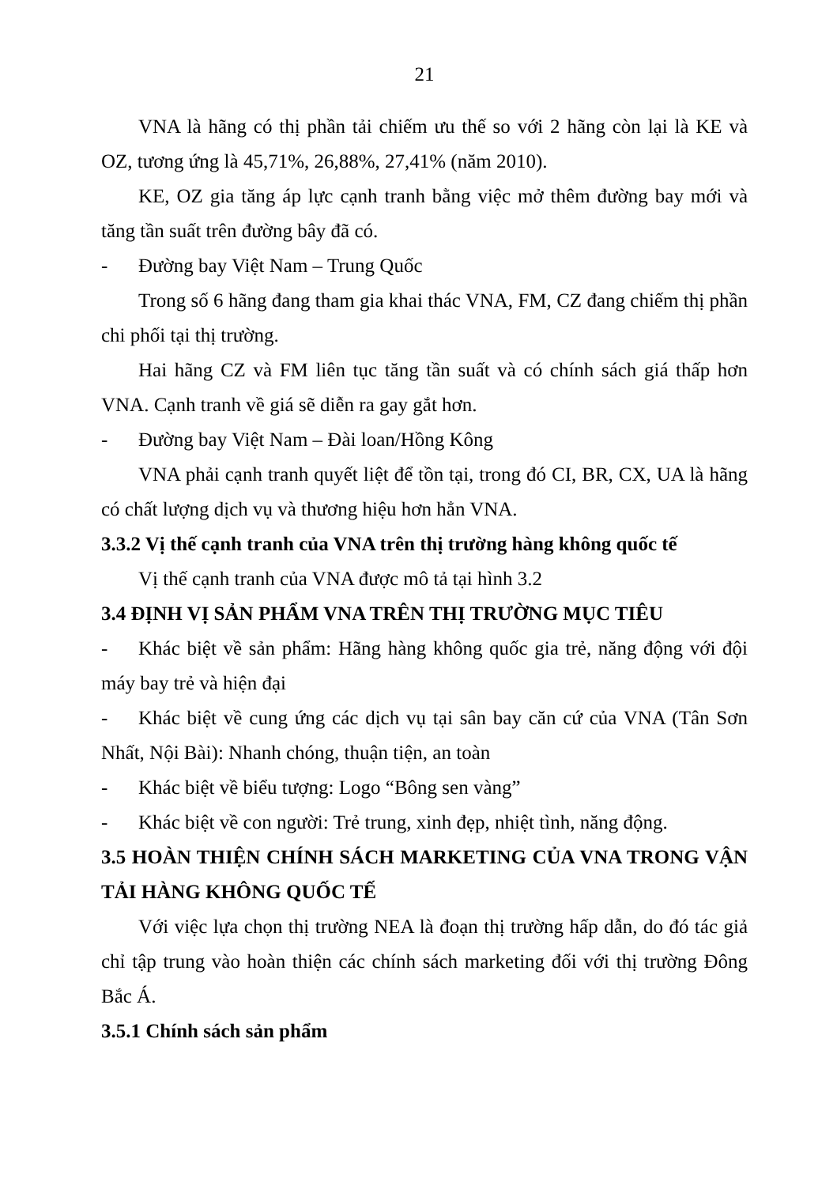21
VNA là hãng có thị phần tải chiếm ưu thế so với 2 hãng còn lại là KE và OZ, tương ứng là 45,71%, 26,88%, 27,41% (năm 2010).
KE, OZ gia tăng áp lực cạnh tranh bằng việc mở thêm đường bay mới và tăng tần suất trên đường bây đã có.
- Đường bay Việt Nam – Trung Quốc
Trong số 6 hãng đang tham gia khai thác VNA, FM, CZ đang chiếm thị phần chi phối tại thị trường.
Hai hãng CZ và FM liên tục tăng tần suất và có chính sách giá thấp hơn VNA. Cạnh tranh về giá sẽ diễn ra gay gắt hơn.
- Đường bay Việt Nam – Đài loan/Hồng Kông
VNA phải cạnh tranh quyết liệt để tồn tại, trong đó CI, BR, CX, UA là hãng có chất lượng dịch vụ và thương hiệu hơn hẳn VNA.
3.3.2 Vị thế cạnh tranh của VNA trên thị trường hàng không quốc tế
Vị thế cạnh tranh của VNA được mô tả tại hình 3.2
3.4 ĐỊNH VỊ SẢN PHẨM VNA TRÊN THỊ TRƯỜNG MỤC TIÊU
- Khác biệt về sản phẩm: Hãng hàng không quốc gia trẻ, năng động với đội máy bay trẻ và hiện đại
- Khác biệt về cung ứng các dịch vụ tại sân bay căn cứ của VNA (Tân Sơn Nhất, Nội Bài): Nhanh chóng, thuận tiện, an toàn
- Khác biệt về biểu tượng: Logo “Bông sen vàng”
- Khác biệt về con người: Trẻ trung, xinh đẹp, nhiệt tình, năng động.
3.5 HOÀN THIỆN CHÍNH SÁCH MARKETING CỦA VNA TRONG VẬN TẢI HÀNG KHÔNG QUỐC TẾ
Với việc lựa chọn thị trường NEA là đoạn thị trường hấp dẫn, do đó tác giả chỉ tập trung vào hoàn thiện các chính sách marketing đối với thị trường Đông Bắc Á.
3.5.1 Chính sách sản phẩm